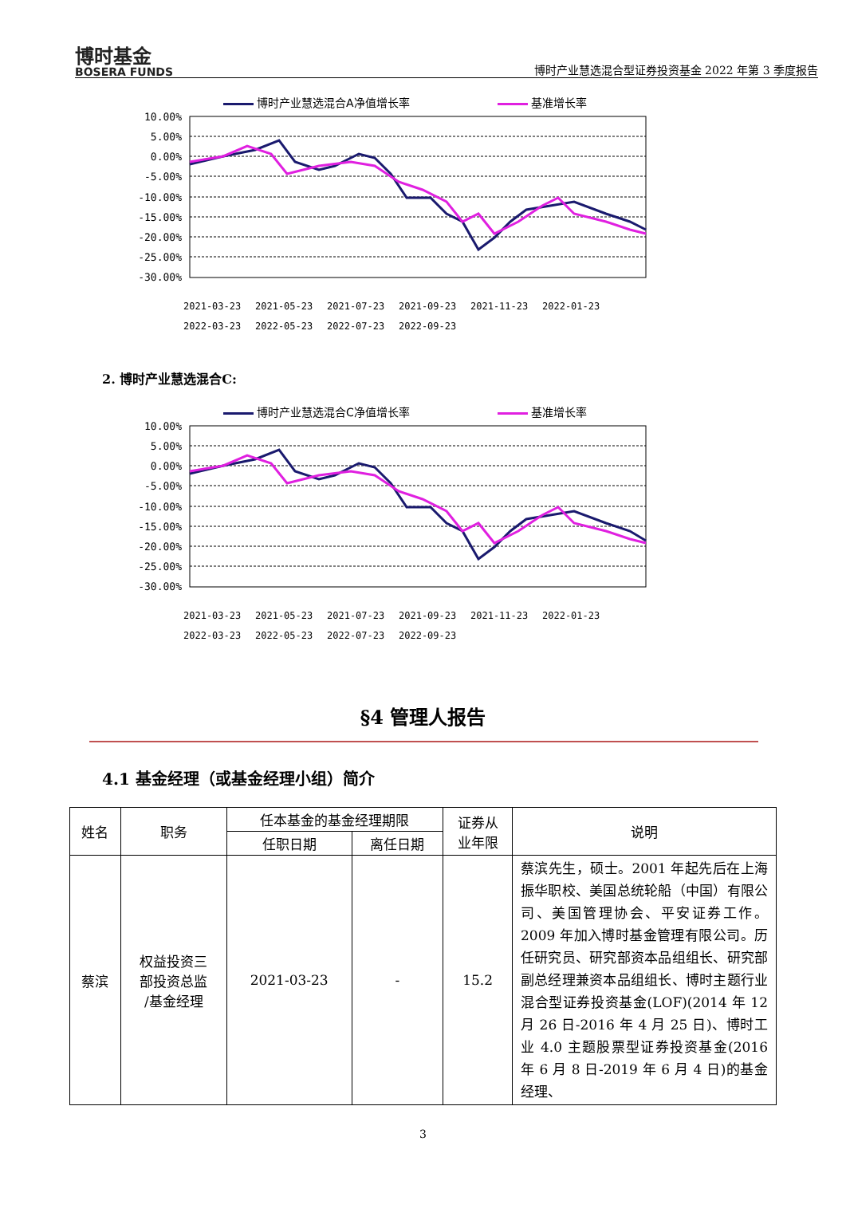博时基金
BOSERA FUNDS
博时产业慧选混合型证券投资基金 2022 年第 3 季度报告
博时产业慧选混合A净值增长率 基准增长率
10.00%
5.00%
0.00%
-5.00%
-10.00%
-15.00%
-20.00%
-25.00%
-30.00%
2021-03-23
2021-05-23
2021-07-23
2021-09-23
2021-11-23
2022-01-23
2022-03-23
2022-05-23
2022-07-23
2022-09-23
2. 博时产业慧选混合C:
博时产业慧选混合C净值增长率 基准增长率
10.00%
5.00%
0.00%
-5.00%
-10.00%
-15.00%
-20.00%
-25.00%
-30.00%
2021-03-23
2021-05-23
2021-07-23
2021-09-23
2021-11-23
2022-01-23
2022-03-23
2022-05-23
2022-07-23
2022-09-23
§4 管理人报告
4.1 基金经理（或基金经理小组）简介
| 姓名 | 职务 | 任本基金的基金经理期限 | | 证券从 业年限 | 说明 |
| --- | --- | --- | --- | --- | --- |
| | | 任职日期 | 离任日期 | | |
| 蔡滨 | 权益投资三 部投资总监 /基金经理 | 2021-03-23 | - | 15.2 | 蔡滨先生，硕士。2001 年起先后在上海振华职校、美国总统轮船（中国）有限公司、美国管理协会、平安证券工作。2009 年加入博时基金管理有限公司。历任研究员、研究部资本品组组长、研究部副总经理兼资本品组组长、博时主题行业混合型证券投资基金(LOF)(2014 年 12 月 26 日-2016 年 4 月 25 日)、博时工业 4.0 主题股票型证券投资基金(2016 年 6 月 8 日-2019 年 6 月 4 日)的基金经理、 |
3